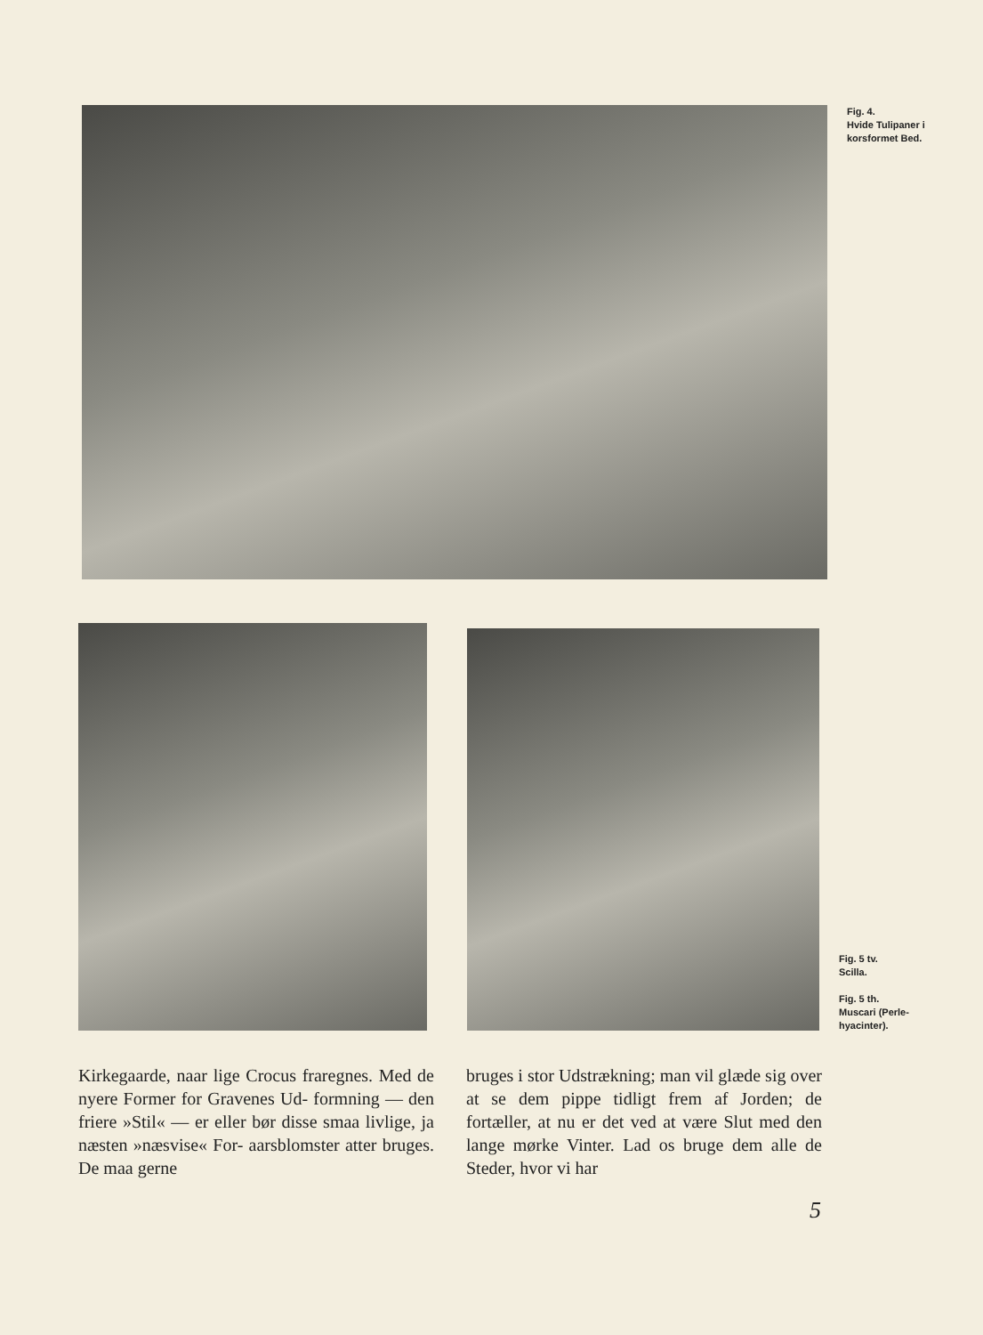Fig. 4.
Hvide Tulipaner i
korsformet Bed.
Fig. 5 tv.
Scilla.
Fig. 5 th.
Muscari (Perle-
hyacinter).
Kirkegaarde, naar lige Crocus fraregnes. Med de nyere Former for Gravenes Ud- formning — den friere »Stil« — er eller bør disse smaa livlige, ja næsten »næsvise« For- aarsblomster atter bruges. De maa gerne
bruges i stor Udstrækning; man vil glæde sig over at se dem pippe tidligt frem af Jorden; de fortæller, at nu er det ved at være Slut med den lange mørke Vinter. Lad os bruge dem alle de Steder, hvor vi har
5